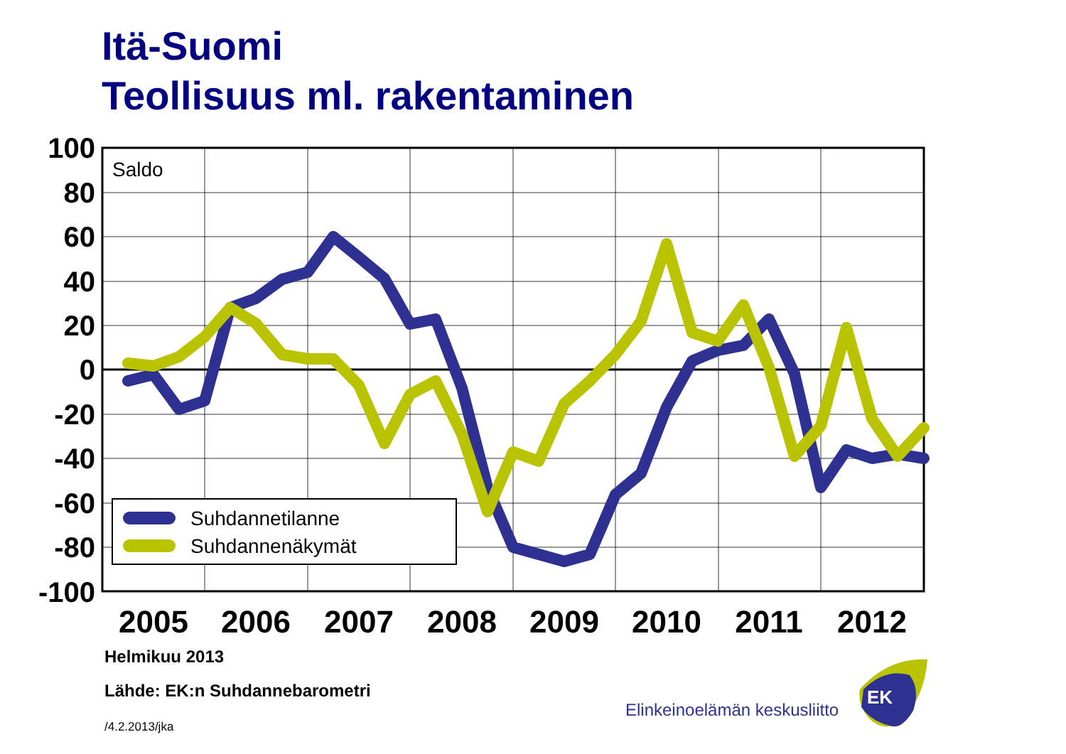Itä-Suomi
Teollisuus ml. rakentaminen
Suhdannetilanne
Suhdannenäkymät
Saldo
100
80
60
40
20
0
-20
-40
-60
-80
-100
2005
2006
2007
2008
2009
2010
2011
2012
EK
Helmikuu 2013
Lähde: EK:n Suhdannebarometri
/4.2.2013/jka
Elinkeinoelämän keskusliitto